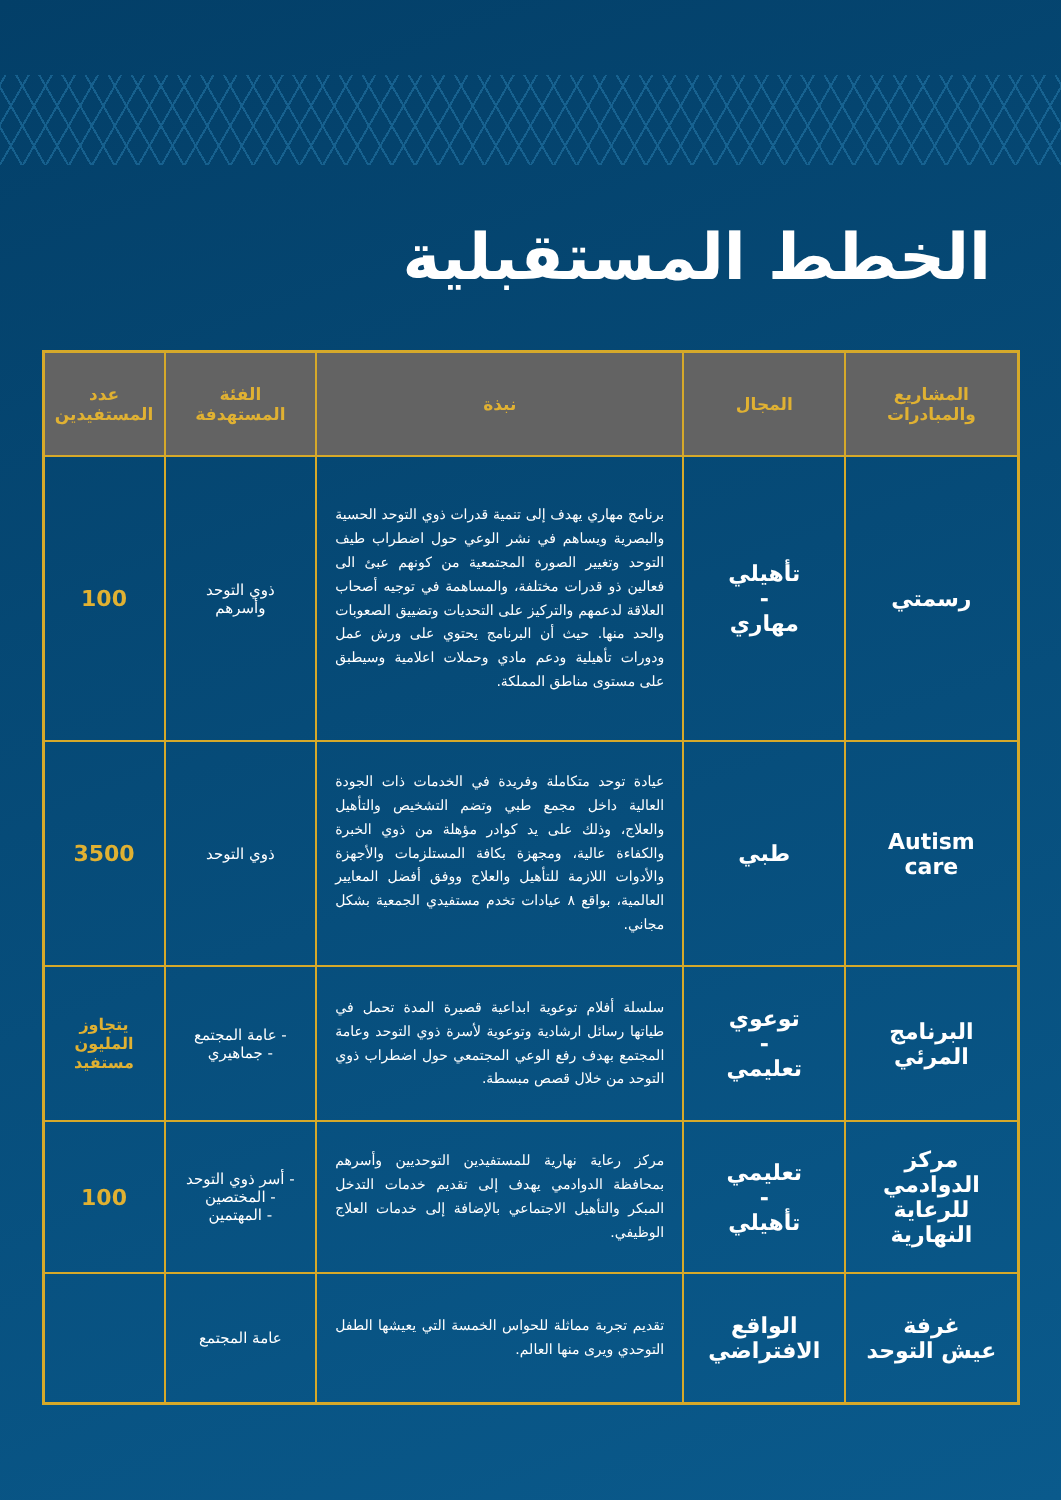الخطط المستقبلية
| المشاريع والمبادرات | المجال | نبذة | الفئة المستهدفة | عدد المستفيدين |
| --- | --- | --- | --- | --- |
| رسمتي | تأهيلي - مهاري | برنامج مهاري يهدف إلى تنمية قدرات ذوي التوحد الحسية والبصرية ويساهم في نشر الوعي حول اضطراب طيف التوحد وتغيير الصورة المجتمعية من كونهم عبئ الى فعالين ذو قدرات مختلفة، والمساهمة في توجيه أصحاب العلاقة لدعمهم والتركيز على التحديات وتضييق الصعوبات والحد منها. حيث أن البرنامج يحتوي على ورش عمل ودورات تأهيلية ودعم مادي وحملات اعلامية وسيطبق على مستوى مناطق المملكة. | ذوي التوحد وأسرهم | 100 |
| Autism care | طبي | عيادة توحد متكاملة وفريدة في الخدمات ذات الجودة العالية داخل مجمع طبي وتضم التشخيص والتأهيل والعلاج، وذلك على يد كوادر مؤهلة من ذوي الخبرة والكفاءة عالية، ومجهزة بكافة المستلزمات والأجهزة والأدوات اللازمة للتأهيل والعلاج ووفق أفضل المعايير العالمية، بواقع ٨ عيادات تخدم مستفيدي الجمعية بشكل مجاني. | ذوي التوحد | 3500 |
| البرنامج المرئي | توعوي - تعليمي | سلسلة أفلام توعوية ابداعية قصيرة المدة تحمل في طياتها رسائل ارشادية وتوعوية لأسرة ذوي التوحد وعامة المجتمع بهدف رفع الوعي المجتمعي حول اضطراب ذوي التوحد من خلال قصص مبسطة. | - عامة المجتمع - جماهيري | يتجاوز المليون مستفيد |
| مركز الدوادمي للرعاية النهارية | تعليمي - تأهيلي | مركز رعاية نهارية للمستفيدين التوحديين وأسرهم بمحافظة الدوادمي يهدف إلى تقديم خدمات التدخل المبكر والتأهيل الاجتماعي بالإضافة إلى خدمات العلاج الوظيفي. | - أسر ذوي التوحد - المختصين - المهتمين | 100 |
| غرفة عيش التوحد | الواقع الافتراضي | تقديم تجربة مماثلة للحواس الخمسة التي يعيشها الطفل التوحدي ويرى منها العالم. | عامة المجتمع | |